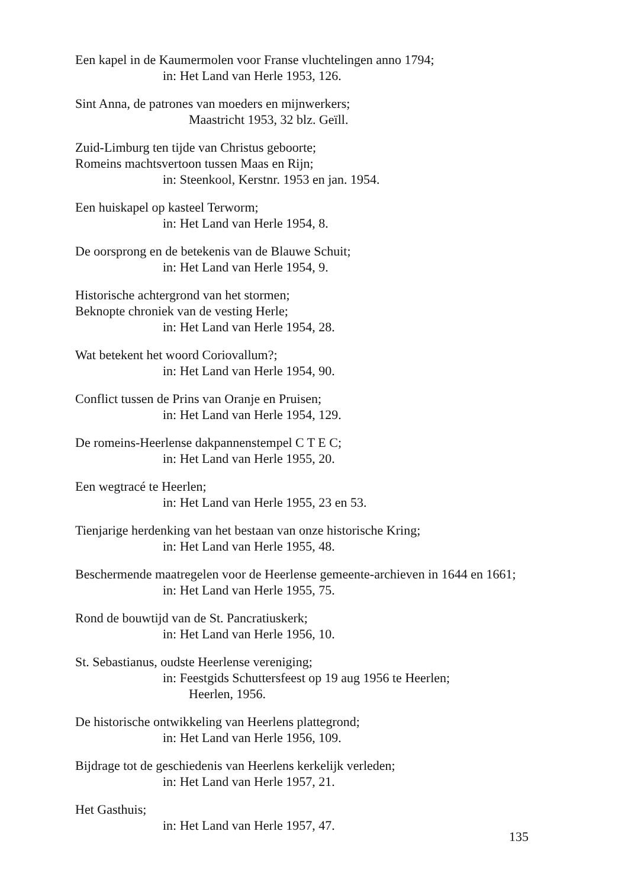Een kapel in de Kaumermolen voor Franse vluchtelingen anno 1794;
in: Het Land van Herle 1953, 126.
Sint Anna, de patrones van moeders en mijnwerkers;
Maastricht 1953, 32 blz. Geïll.
Zuid-Limburg ten tijde van Christus geboorte;
Romeins machtsvertoon tussen Maas en Rijn;
in: Steenkool, Kerstnr. 1953 en jan. 1954.
Een huiskapel op kasteel Terworm;
in: Het Land van Herle 1954, 8.
De oorsprong en de betekenis van de Blauwe Schuit;
in: Het Land van Herle 1954, 9.
Historische achtergrond van het stormen;
Beknopte chroniek van de vesting Herle;
in: Het Land van Herle 1954, 28.
Wat betekent het woord Coriovallum?;
in: Het Land van Herle 1954, 90.
Conflict tussen de Prins van Oranje en Pruisen;
in: Het Land van Herle 1954, 129.
De romeins-Heerlense dakpannenstempel C T E C;
in: Het Land van Herle 1955, 20.
Een wegtracé te Heerlen;
in: Het Land van Herle 1955, 23 en 53.
Tienjarige herdenking van het bestaan van onze historische Kring;
in: Het Land van Herle 1955, 48.
Beschermende maatregelen voor de Heerlense gemeente-archieven in 1644 en 1661;
in: Het Land van Herle 1955, 75.
Rond de bouwtijd van de St. Pancratiuskerk;
in: Het Land van Herle 1956, 10.
St. Sebastianus, oudste Heerlense vereniging;
in: Feestgids Schuttersfeest op 19 aug 1956 te Heerlen;
Heerlen, 1956.
De historische ontwikkeling van Heerlens plattegrond;
in: Het Land van Herle 1956, 109.
Bijdrage tot de geschiedenis van Heerlens kerkelijk verleden;
in: Het Land van Herle 1957, 21.
Het Gasthuis;
in: Het Land van Herle 1957, 47.
135